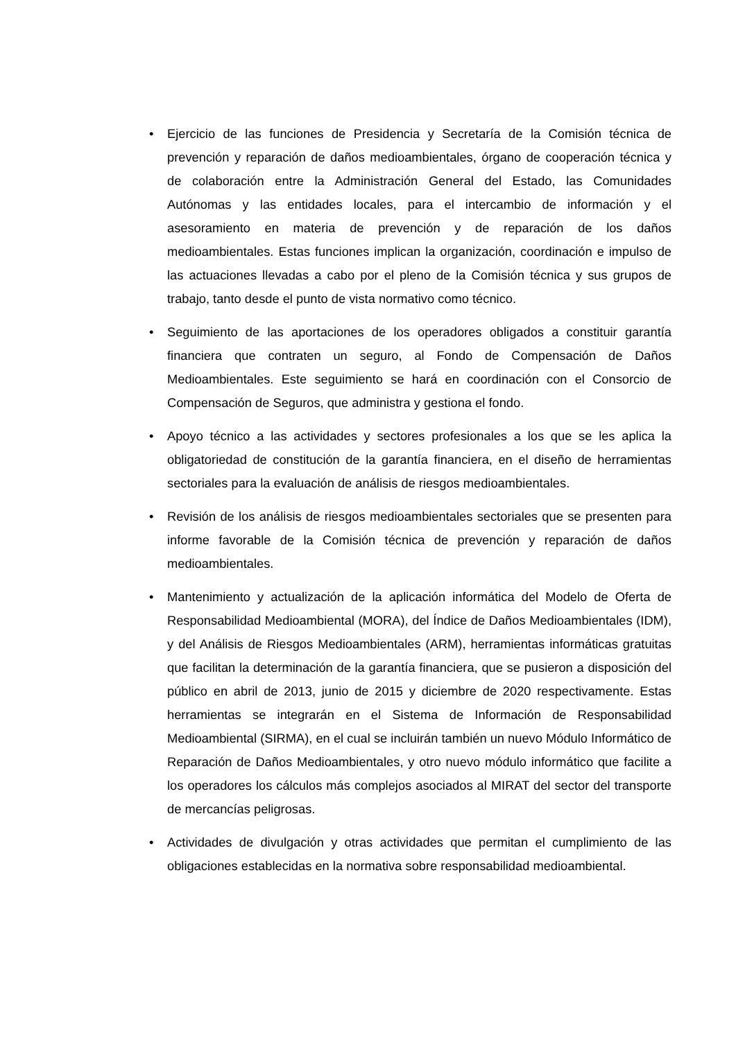• Ejercicio de las funciones de Presidencia y Secretaría de la Comisión técnica de prevención y reparación de daños medioambientales, órgano de cooperación técnica y de colaboración entre la Administración General del Estado, las Comunidades Autónomas y las entidades locales, para el intercambio de información y el asesoramiento en materia de prevención y de reparación de los daños medioambientales. Estas funciones implican la organización, coordinación e impulso de las actuaciones llevadas a cabo por el pleno de la Comisión técnica y sus grupos de trabajo, tanto desde el punto de vista normativo como técnico.
• Seguimiento de las aportaciones de los operadores obligados a constituir garantía financiera que contraten un seguro, al Fondo de Compensación de Daños Medioambientales. Este seguimiento se hará en coordinación con el Consorcio de Compensación de Seguros, que administra y gestiona el fondo.
• Apoyo técnico a las actividades y sectores profesionales a los que se les aplica la obligatoriedad de constitución de la garantía financiera, en el diseño de herramientas sectoriales para la evaluación de análisis de riesgos medioambientales.
• Revisión de los análisis de riesgos medioambientales sectoriales que se presenten para informe favorable de la Comisión técnica de prevención y reparación de daños medioambientales.
• Mantenimiento y actualización de la aplicación informática del Modelo de Oferta de Responsabilidad Medioambiental (MORA), del Índice de Daños Medioambientales (IDM), y del Análisis de Riesgos Medioambientales (ARM), herramientas informáticas gratuitas que facilitan la determinación de la garantía financiera, que se pusieron a disposición del público en abril de 2013, junio de 2015 y diciembre de 2020 respectivamente. Estas herramientas se integrarán en el Sistema de Información de Responsabilidad Medioambiental (SIRMA), en el cual se incluirán también un nuevo Módulo Informático de Reparación de Daños Medioambientales, y otro nuevo módulo informático que facilite a los operadores los cálculos más complejos asociados al MIRAT del sector del transporte de mercancías peligrosas.
• Actividades de divulgación y otras actividades que permitan el cumplimiento de las obligaciones establecidas en la normativa sobre responsabilidad medioambiental.